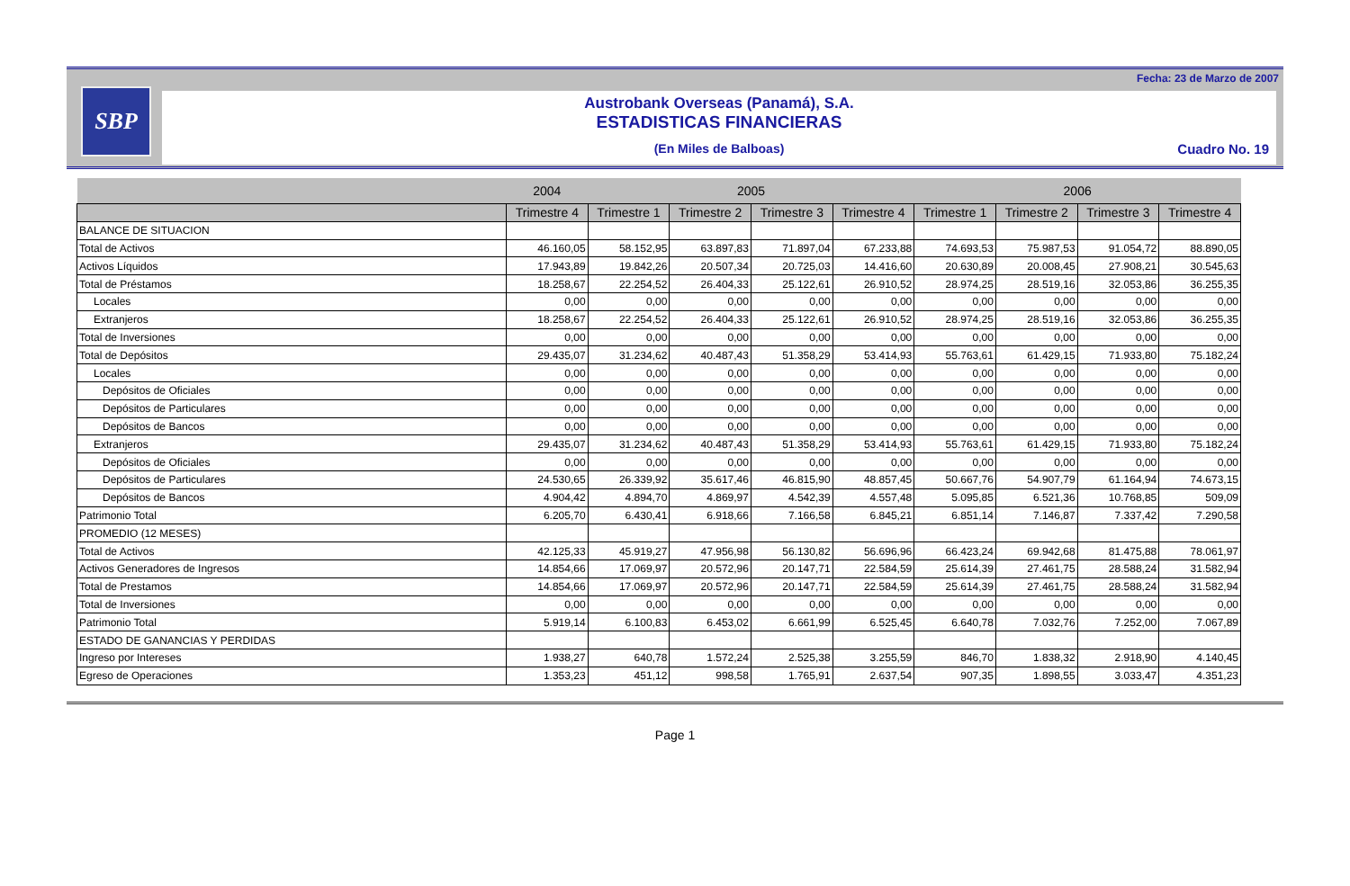SBP
Fecha: 23 de Marzo de 2007
Austrobank Overseas (Panamá), S.A.
ESTADISTICAS FINANCIERAS
(En Miles de Balboas)
Cuadro No. 19
| | 2004 | 2005 | | | | 2006 | | | |
| --- | --- | --- | --- | --- | --- | --- | --- | --- | --- |
| | Trimestre 4 | Trimestre 1 | Trimestre 2 | Trimestre 3 | Trimestre 4 | Trimestre 1 | Trimestre 2 | Trimestre 3 | Trimestre 4 |
| BALANCE DE SITUACION | | | | | | | | | |
| Total de Activos | 46.160,05 | 58.152,95 | 63.897,83 | 71.897,04 | 67.233,88 | 74.693,53 | 75.987,53 | 91.054,72 | 88.890,05 |
| Activos Líquidos | 17.943,89 | 19.842,26 | 20.507,34 | 20.725,03 | 14.416,60 | 20.630,89 | 20.008,45 | 27.908,21 | 30.545,63 |
| Total de Préstamos | 18.258,67 | 22.254,52 | 26.404,33 | 25.122,61 | 26.910,52 | 28.974,25 | 28.519,16 | 32.053,86 | 36.255,35 |
| Locales | 0,00 | 0,00 | 0,00 | 0,00 | 0,00 | 0,00 | 0,00 | 0,00 | 0,00 |
| Extranjeros | 18.258,67 | 22.254,52 | 26.404,33 | 25.122,61 | 26.910,52 | 28.974,25 | 28.519,16 | 32.053,86 | 36.255,35 |
| Total de Inversiones | 0,00 | 0,00 | 0,00 | 0,00 | 0,00 | 0,00 | 0,00 | 0,00 | 0,00 |
| Total de Depósitos | 29.435,07 | 31.234,62 | 40.487,43 | 51.358,29 | 53.414,93 | 55.763,61 | 61.429,15 | 71.933,80 | 75.182,24 |
| Locales | 0,00 | 0,00 | 0,00 | 0,00 | 0,00 | 0,00 | 0,00 | 0,00 | 0,00 |
| Depósitos de Oficiales | 0,00 | 0,00 | 0,00 | 0,00 | 0,00 | 0,00 | 0,00 | 0,00 | 0,00 |
| Depósitos de Particulares | 0,00 | 0,00 | 0,00 | 0,00 | 0,00 | 0,00 | 0,00 | 0,00 | 0,00 |
| Depósitos de Bancos | 0,00 | 0,00 | 0,00 | 0,00 | 0,00 | 0,00 | 0,00 | 0,00 | 0,00 |
| Extranjeros | 29.435,07 | 31.234,62 | 40.487,43 | 51.358,29 | 53.414,93 | 55.763,61 | 61.429,15 | 71.933,80 | 75.182,24 |
| Depósitos de Oficiales | 0,00 | 0,00 | 0,00 | 0,00 | 0,00 | 0,00 | 0,00 | 0,00 | 0,00 |
| Depósitos de Particulares | 24.530,65 | 26.339,92 | 35.617,46 | 46.815,90 | 48.857,45 | 50.667,76 | 54.907,79 | 61.164,94 | 74.673,15 |
| Depósitos de Bancos | 4.904,42 | 4.894,70 | 4.869,97 | 4.542,39 | 4.557,48 | 5.095,85 | 6.521,36 | 10.768,85 | 509,09 |
| Patrimonio Total | 6.205,70 | 6.430,41 | 6.918,66 | 7.166,58 | 6.845,21 | 6.851,14 | 7.146,87 | 7.337,42 | 7.290,58 |
| PROMEDIO (12 MESES) | | | | | | | | | |
| Total de Activos | 42.125,33 | 45.919,27 | 47.956,98 | 56.130,82 | 56.696,96 | 66.423,24 | 69.942,68 | 81.475,88 | 78.061,97 |
| Activos Generadores de Ingresos | 14.854,66 | 17.069,97 | 20.572,96 | 20.147,71 | 22.584,59 | 25.614,39 | 27.461,75 | 28.588,24 | 31.582,94 |
| Total de Prestamos | 14.854,66 | 17.069,97 | 20.572,96 | 20.147,71 | 22.584,59 | 25.614,39 | 27.461,75 | 28.588,24 | 31.582,94 |
| Total de Inversiones | 0,00 | 0,00 | 0,00 | 0,00 | 0,00 | 0,00 | 0,00 | 0,00 | 0,00 |
| Patrimonio Total | 5.919,14 | 6.100,83 | 6.453,02 | 6.661,99 | 6.525,45 | 6.640,78 | 7.032,76 | 7.252,00 | 7.067,89 |
| ESTADO DE GANANCIAS Y PERDIDAS | | | | | | | | | |
| Ingreso por Intereses | 1.938,27 | 640,78 | 1.572,24 | 2.525,38 | 3.255,59 | 846,70 | 1.838,32 | 2.918,90 | 4.140,45 |
| Egreso de Operaciones | 1.353,23 | 451,12 | 998,58 | 1.765,91 | 2.637,54 | 907,35 | 1.898,55 | 3.033,47 | 4.351,23 |
Page 1